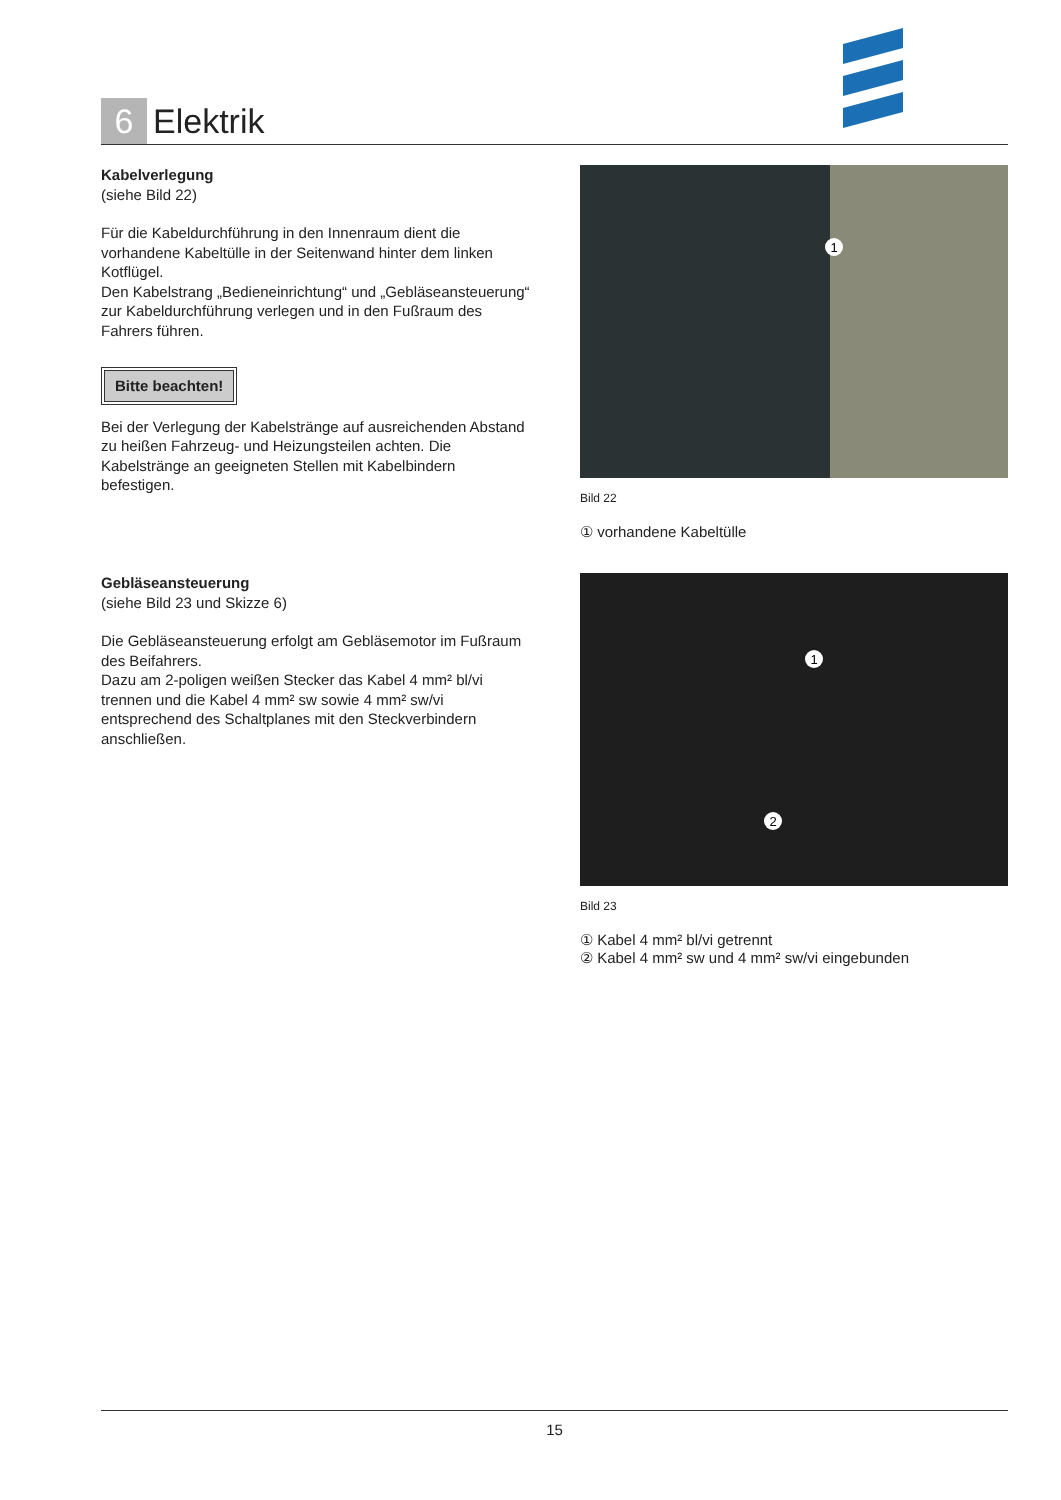6
Elektrik
Kabelverlegung
(siehe Bild 22)
Für die Kabeldurchführung in den Innenraum dient die vorhandene Kabeltülle in der Seitenwand hinter dem linken Kotflügel.
Den Kabelstrang „Bedieneinrichtung“ und „Gebläseansteuerung“ zur Kabeldurchführung verlegen und in den Fußraum des Fahrers führen.
Bitte beachten!
Bei der Verlegung der Kabelstränge auf ausreichenden Abstand zu heißen Fahrzeug- und Heizungsteilen achten. Die Kabelstränge an geeigneten Stellen mit Kabelbindern befestigen.
1
Bild 22
① vorhandene Kabeltülle
Gebläseansteuerung
(siehe Bild 23 und Skizze 6)
Die Gebläseansteuerung erfolgt am Gebläsemotor im Fußraum des Beifahrers.
Dazu am 2-poligen weißen Stecker das Kabel 4 mm² bl/vi trennen und die Kabel 4 mm² sw sowie 4 mm² sw/vi entsprechend des Schaltplanes mit den Steckverbindern anschließen.
1
2
Bild 23
① Kabel 4 mm² bl/vi getrennt
② Kabel 4 mm² sw und 4 mm² sw/vi eingebunden
15